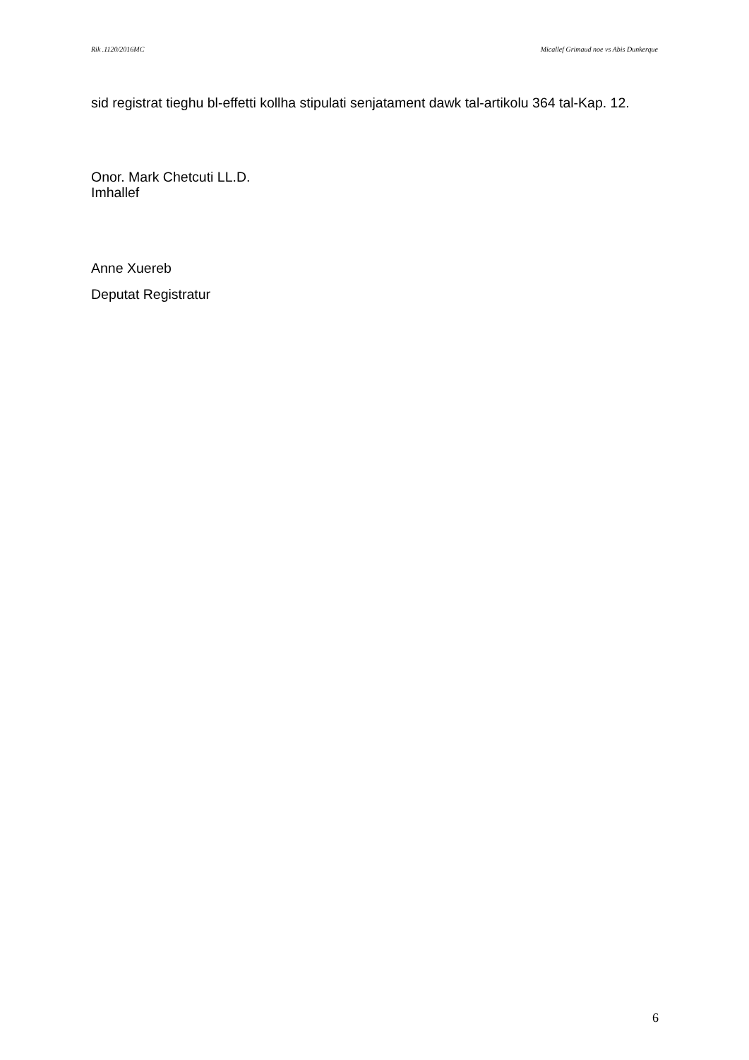Rik .1120/2016MC Micallef Grimaud noe vs Abis Dunkerque
sid registrat tieghu bl-effetti kollha stipulati senjatament dawk tal-artikolu 364 tal-Kap. 12.
Onor. Mark Chetcuti LL.D.
Imhallef
Anne Xuereb
Deputat Registratur
6